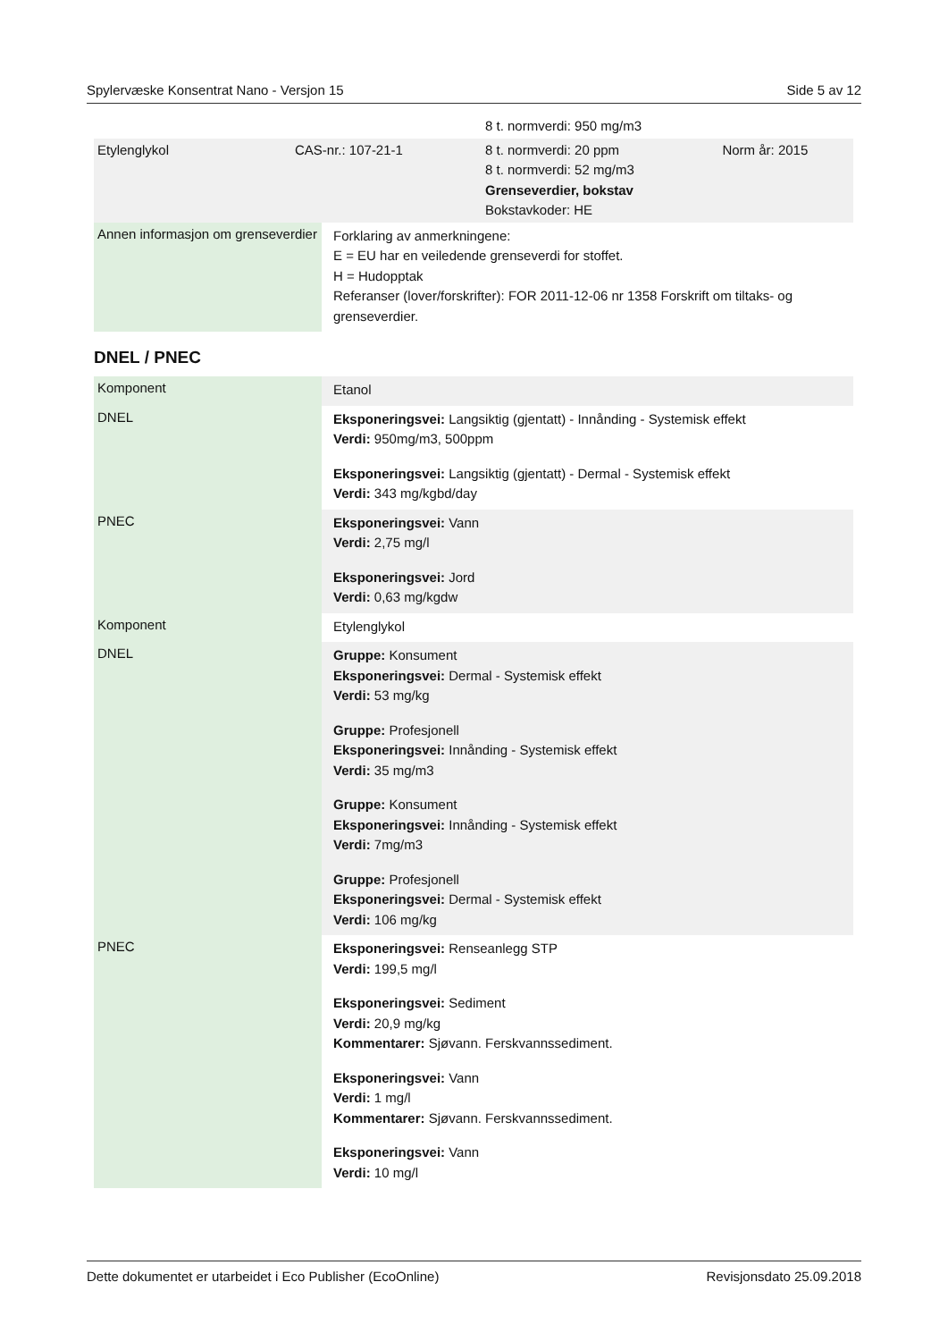Spylervæske Konsentrat Nano - Versjon 15 Side 5 av 12
| | | 8 t. normverdi: 950 mg/m3 | |
| Etylenglykol | CAS-nr.: 107-21-1 | 8 t. normverdi: 20 ppm 8 t. normverdi: 52 mg/m3 Grenseverdier, bokstav Bokstavkoder: HE | Norm år: 2015 |
| Annen informasjon om grenseverdier | Forklaring av anmerkningene: E = EU har en veiledende grenseverdi for stoffet. H = Hudopptak Referanser (lover/forskrifter): FOR 2011-12-06 nr 1358 Forskrift om tiltaks- og grenseverdier. |
DNEL / PNEC
| Komponent | Etanol |
| DNEL | Eksponeringsvei: Langsiktig (gjentatt) - Innånding - Systemisk effekt Verdi: 950mg/m3, 500ppm Eksponeringsvei: Langsiktig (gjentatt) - Dermal - Systemisk effekt Verdi: 343 mg/kgbd/day |
| PNEC | Eksponeringsvei: Vann Verdi: 2,75 mg/l Eksponeringsvei: Jord Verdi: 0,63 mg/kgdw |
| Komponent | Etylenglykol |
| DNEL | Gruppe: Konsument Eksponeringsvei: Dermal - Systemisk effekt Verdi: 53 mg/kg Gruppe: Profesjonell Eksponeringsvei: Innånding - Systemisk effekt Verdi: 35 mg/m3 Gruppe: Konsument Eksponeringsvei: Innånding - Systemisk effekt Verdi: 7mg/m3 Gruppe: Profesjonell Eksponeringsvei: Dermal - Systemisk effekt Verdi: 106 mg/kg |
| PNEC | Eksponeringsvei: Renseanlegg STP Verdi: 199,5 mg/l Eksponeringsvei: Sediment Verdi: 20,9 mg/kg Kommentarer: Sjøvann. Ferskvannssediment. Eksponeringsvei: Vann Verdi: 1 mg/l Kommentarer: Sjøvann. Ferskvannssediment. Eksponeringsvei: Vann Verdi: 10 mg/l |
Dette dokumentet er utarbeidet i Eco Publisher (EcoOnline) Revisjonsdato 25.09.2018